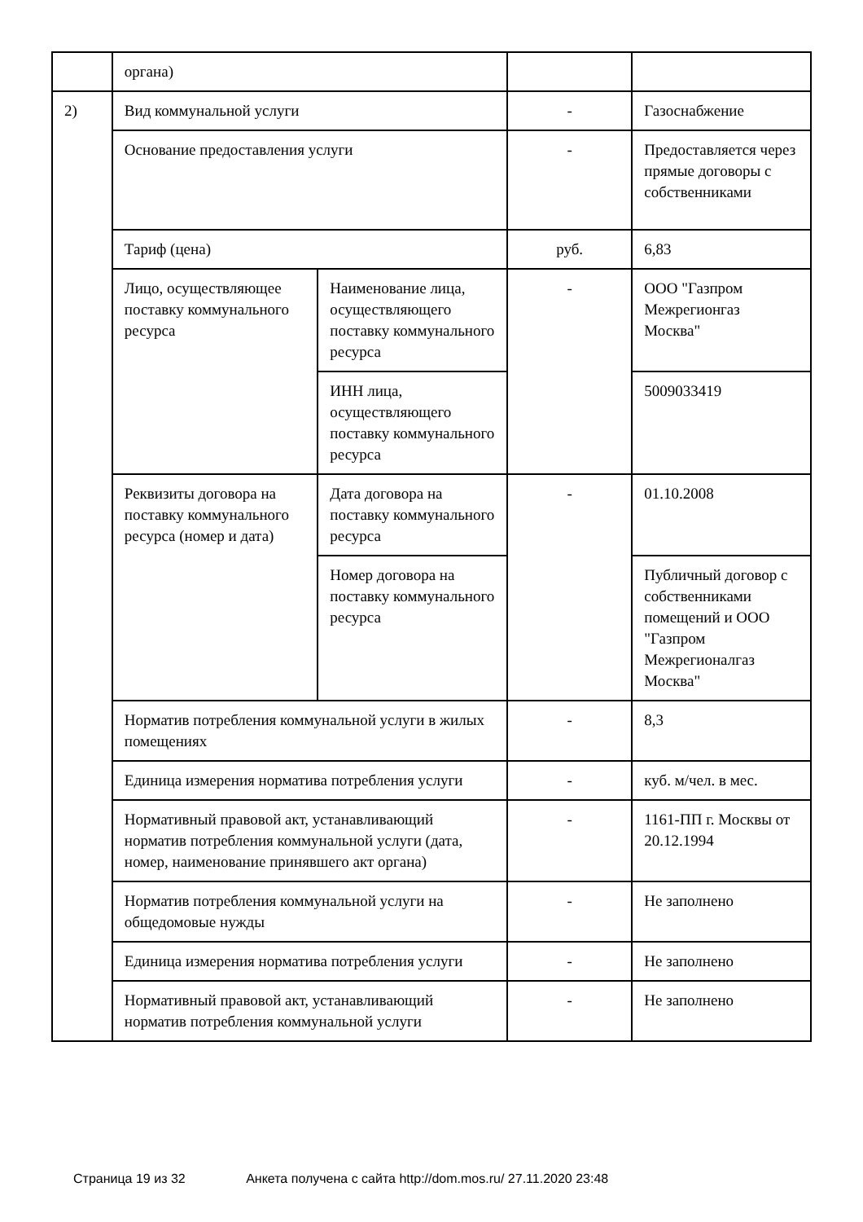| | органа) | | | |
| 2) | Вид коммунальной услуги | | - | Газоснабжение |
| | Основание предоставления услуги | | - | Предоставляется через прямые договоры с собственниками |
| | Тариф (цена) | | руб. | 6,83 |
| | Лицо, осуществляющее поставку коммунального ресурса | Наименование лица, осуществляющего поставку коммунального ресурса | - | ООО "Газпром Межрегионгаз Москва" |
| | | ИНН лица, осуществляющего поставку коммунального ресурса | | 5009033419 |
| | Реквизиты договора на поставку коммунального ресурса (номер и дата) | Дата договора на поставку коммунального ресурса | - | 01.10.2008 |
| | | Номер договора на поставку коммунального ресурса | | Публичный договор с собственниками помещений и ООО "Газпром Межрегионалгаз Москва" |
| | Норматив потребления коммунальной услуги в жилых помещениях | | - | 8,3 |
| | Единица измерения норматива потребления услуги | | - | куб. м/чел. в мес. |
| | Нормативный правовой акт, устанавливающий норматив потребления коммунальной услуги (дата, номер, наименование принявшего акт органа) | | - | 1161-ПП г. Москвы от 20.12.1994 |
| | Норматив потребления коммунальной услуги на общедомовые нужды | | - | Не заполнено |
| | Единица измерения норматива потребления услуги | | - | Не заполнено |
| | Нормативный правовой акт, устанавливающий норматив потребления коммунальной услуги | | - | Не заполнено |
Страница 19 из 32 Анкета получена с сайта http://dom.mos.ru/ 27.11.2020 23:48